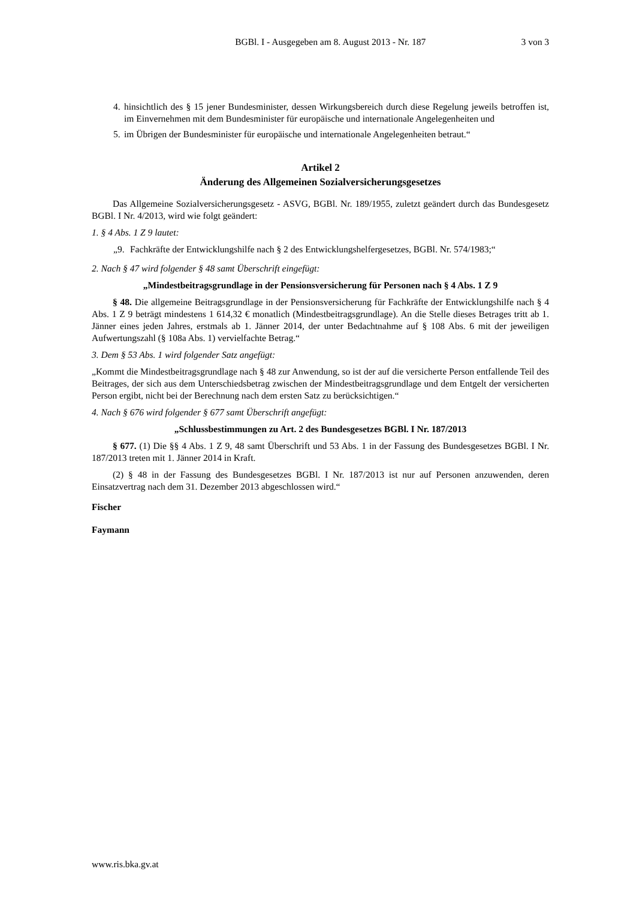BGBl. I - Ausgegeben am 8. August 2013 - Nr. 187 3 von 3
4. hinsichtlich des § 15 jener Bundesminister, dessen Wirkungsbereich durch diese Regelung jeweils betroffen ist, im Einvernehmen mit dem Bundesminister für europäische und internationale Angelegenheiten und
5. im Übrigen der Bundesminister für europäische und internationale Angelegenheiten betraut.“
Artikel 2
Änderung des Allgemeinen Sozialversicherungsgesetzes
Das Allgemeine Sozialversicherungsgesetz - ASVG, BGBl. Nr. 189/1955, zuletzt geändert durch das Bundesgesetz BGBl. I Nr. 4/2013, wird wie folgt geändert:
1. § 4 Abs. 1 Z 9 lautet:
„9. Fachkräfte der Entwicklungshilfe nach § 2 des Entwicklungshelfergesetzes, BGBl. Nr. 574/1983;“
2. Nach § 47 wird folgender § 48 samt Überschrift eingefügt:
„Mindestbeitragsgrundlage in der Pensionsversicherung für Personen nach § 4 Abs. 1 Z 9
§ 48. Die allgemeine Beitragsgrundlage in der Pensionsversicherung für Fachkräfte der Entwicklungshilfe nach § 4 Abs. 1 Z 9 beträgt mindestens 1 614,32 € monatlich (Mindestbeitragsgrundlage). An die Stelle dieses Betrages tritt ab 1. Jänner eines jeden Jahres, erstmals ab 1. Jänner 2014, der unter Bedachtnahme auf § 108 Abs. 6 mit der jeweiligen Aufwertungszahl (§ 108a Abs. 1) vervielfachte Betrag.“
3. Dem § 53 Abs. 1 wird folgender Satz angefügt:
„Kommt die Mindestbeitragsgrundlage nach § 48 zur Anwendung, so ist der auf die versicherte Person entfallende Teil des Beitrages, der sich aus dem Unterschiedsbetrag zwischen der Mindestbeitragsgrundlage und dem Entgelt der versicherten Person ergibt, nicht bei der Berechnung nach dem ersten Satz zu berücksichtigen.“
4. Nach § 676 wird folgender § 677 samt Überschrift angefügt:
„Schlussbestimmungen zu Art. 2 des Bundesgesetzes BGBl. I Nr. 187/2013
§ 677. (1) Die §§ 4 Abs. 1 Z 9, 48 samt Überschrift und 53 Abs. 1 in der Fassung des Bundesgesetzes BGBl. I Nr. 187/2013 treten mit 1. Jänner 2014 in Kraft.
(2) § 48 in der Fassung des Bundesgesetzes BGBl. I Nr. 187/2013 ist nur auf Personen anzuwenden, deren Einsatzvertrag nach dem 31. Dezember 2013 abgeschlossen wird.“
Fischer
Faymann
www.ris.bka.gv.at